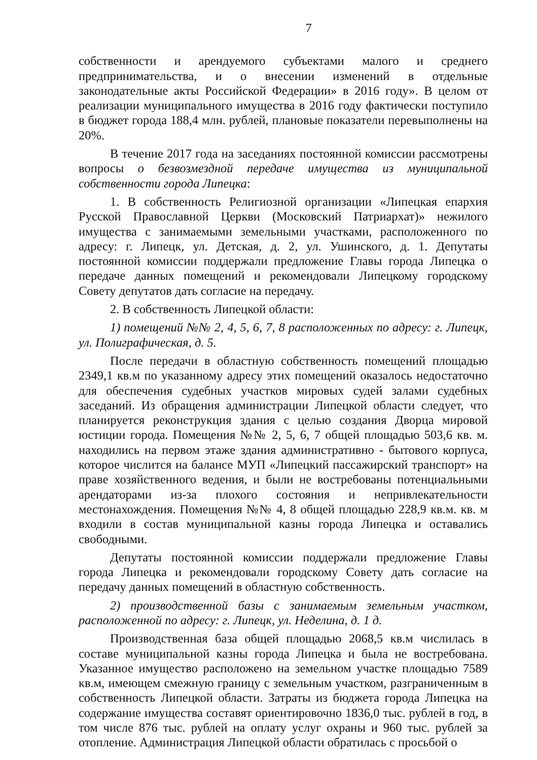7
собственности и арендуемого субъектами малого и среднего предпринимательства, и о внесении изменений в отдельные законодательные акты Российской Федерации» в 2016 году». В целом от реализации муниципального имущества в 2016 году фактически поступило в бюджет города 188,4 млн. рублей, плановые показатели перевыполнены на 20%.
В течение 2017 года на заседаниях постоянной комиссии рассмотрены вопросы о безвозмездной передаче имущества из муниципальной собственности города Липецка:
1. В собственность Религиозной организации «Липецкая епархия Русской Православной Церкви (Московский Патриархат)» нежилого имущества с занимаемыми земельными участками, расположенного по адресу: г. Липецк, ул. Детская, д. 2, ул. Ушинского, д. 1. Депутаты постоянной комиссии поддержали предложение Главы города Липецка о передаче данных помещений и рекомендовали Липецкому городскому Совету депутатов дать согласие на передачу.
2. В собственность Липецкой области:
1) помещений №№ 2, 4, 5, 6, 7, 8 расположенных по адресу: г. Липецк, ул. Полиграфическая, д. 5.
После передачи в областную собственность помещений площадью 2349,1 кв.м по указанному адресу этих помещений оказалось недостаточно для обеспечения судебных участков мировых судей залами судебных заседаний. Из обращения администрации Липецкой области следует, что планируется реконструкция здания с целью создания Дворца мировой юстиции города. Помещения №№ 2, 5, 6, 7 общей площадью 503,6 кв. м. находились на первом этаже здания административно - бытового корпуса, которое числится на балансе МУП «Липецкий пассажирский транспорт» на праве хозяйственного ведения, и были не востребованы потенциальными арендаторами из-за плохого состояния и непривлекательности местонахождения. Помещения №№ 4, 8 общей площадью 228,9 кв.м. кв. м входили в состав муниципальной казны города Липецка и оставались свободными.
Депутаты постоянной комиссии поддержали предложение Главы города Липецка и рекомендовали городскому Совету дать согласие на передачу данных помещений в областную собственность.
2) производственной базы с занимаемым земельным участком, расположенной по адресу: г. Липецк, ул. Неделина, д. 1 д.
Производственная база общей площадью 2068,5 кв.м числилась в составе муниципальной казны города Липецка и была не востребована. Указанное имущество расположено на земельном участке площадью 7589 кв.м, имеющем смежную границу с земельным участком, разграниченным в собственность Липецкой области. Затраты из бюджета города Липецка на содержание имущества составят ориентировочно 1836,0 тыс. рублей в год, в том числе 876 тыс. рублей на оплату услуг охраны и 960 тыс. рублей за отопление. Администрация Липецкой области обратилась с просьбой о